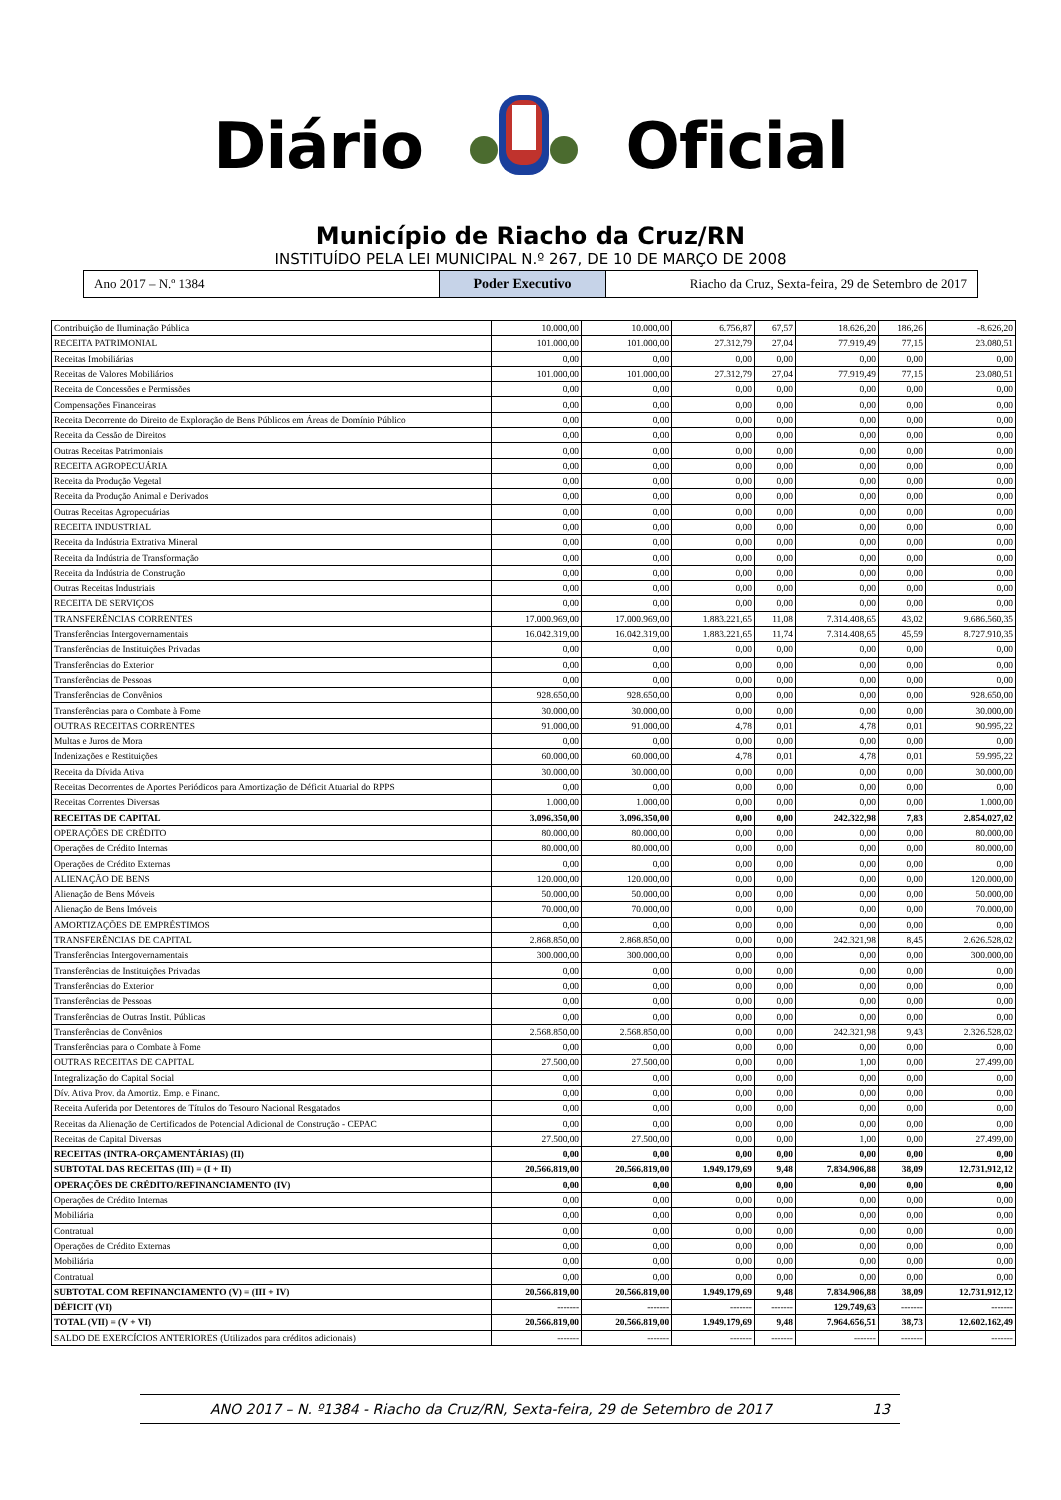Diário Oficial
Município de Riacho da Cruz/RN
INSTITUÍDO PELA LEI MUNICIPAL N.º 267, DE 10 DE MARÇO DE 2008
Ano 2017 – N.º 1384
Poder Executivo
Riacho da Cruz, Sexta-feira, 29 de Setembro de 2017
| Contribuição de Iluminação Pública | 10.000,00 | 10.000,00 | 6.756,87 | 67,57 | 18.626,20 | 186,26 | -8.626,20 |
| RECEITA PATRIMONIAL | 101.000,00 | 101.000,00 | 27.312,79 | 27,04 | 77.919,49 | 77,15 | 23.080,51 |
| Receitas Imobiliárias | 0,00 | 0,00 | 0,00 | 0,00 | 0,00 | 0,00 | 0,00 |
| Receitas de Valores Mobiliários | 101.000,00 | 101.000,00 | 27.312,79 | 27,04 | 77.919,49 | 77,15 | 23.080,51 |
| Receita de Concessões e Permissões | 0,00 | 0,00 | 0,00 | 0,00 | 0,00 | 0,00 | 0,00 |
| Compensações Financeiras | 0,00 | 0,00 | 0,00 | 0,00 | 0,00 | 0,00 | 0,00 |
| Receita Decorrente do Direito de Exploração de Bens Públicos em Áreas de Domínio Público | 0,00 | 0,00 | 0,00 | 0,00 | 0,00 | 0,00 | 0,00 |
| Receita da Cessão de Direitos | 0,00 | 0,00 | 0,00 | 0,00 | 0,00 | 0,00 | 0,00 |
| Outras Receitas Patrimoniais | 0,00 | 0,00 | 0,00 | 0,00 | 0,00 | 0,00 | 0,00 |
| RECEITA AGROPECUÁRIA | 0,00 | 0,00 | 0,00 | 0,00 | 0,00 | 0,00 | 0,00 |
| Receita da Produção Vegetal | 0,00 | 0,00 | 0,00 | 0,00 | 0,00 | 0,00 | 0,00 |
| Receita da Produção Animal e Derivados | 0,00 | 0,00 | 0,00 | 0,00 | 0,00 | 0,00 | 0,00 |
| Outras Receitas Agropecuárias | 0,00 | 0,00 | 0,00 | 0,00 | 0,00 | 0,00 | 0,00 |
| RECEITA INDUSTRIAL | 0,00 | 0,00 | 0,00 | 0,00 | 0,00 | 0,00 | 0,00 |
| Receita da Indústria Extrativa Mineral | 0,00 | 0,00 | 0,00 | 0,00 | 0,00 | 0,00 | 0,00 |
| Receita da Indústria de Transformação | 0,00 | 0,00 | 0,00 | 0,00 | 0,00 | 0,00 | 0,00 |
| Receita da Indústria de Construção | 0,00 | 0,00 | 0,00 | 0,00 | 0,00 | 0,00 | 0,00 |
| Outras Receitas Industriais | 0,00 | 0,00 | 0,00 | 0,00 | 0,00 | 0,00 | 0,00 |
| RECEITA DE SERVIÇOS | 0,00 | 0,00 | 0,00 | 0,00 | 0,00 | 0,00 | 0,00 |
| TRANSFERÊNCIAS CORRENTES | 17.000.969,00 | 17.000.969,00 | 1.883.221,65 | 11,08 | 7.314.408,65 | 43,02 | 9.686.560,35 |
| Transferências Intergovernamentais | 16.042.319,00 | 16.042.319,00 | 1.883.221,65 | 11,74 | 7.314.408,65 | 45,59 | 8.727.910,35 |
| Transferências de Instituições Privadas | 0,00 | 0,00 | 0,00 | 0,00 | 0,00 | 0,00 | 0,00 |
| Transferências do Exterior | 0,00 | 0,00 | 0,00 | 0,00 | 0,00 | 0,00 | 0,00 |
| Transferências de Pessoas | 0,00 | 0,00 | 0,00 | 0,00 | 0,00 | 0,00 | 0,00 |
| Transferências de Convênios | 928.650,00 | 928.650,00 | 0,00 | 0,00 | 0,00 | 0,00 | 928.650,00 |
| Transferências para o Combate à Fome | 30.000,00 | 30.000,00 | 0,00 | 0,00 | 0,00 | 0,00 | 30.000,00 |
| OUTRAS RECEITAS CORRENTES | 91.000,00 | 91.000,00 | 4,78 | 0,01 | 4,78 | 0,01 | 90.995,22 |
| Multas e Juros de Mora | 0,00 | 0,00 | 0,00 | 0,00 | 0,00 | 0,00 | 0,00 |
| Indenizações e Restituições | 60.000,00 | 60.000,00 | 4,78 | 0,01 | 4,78 | 0,01 | 59.995,22 |
| Receita da Dívida Ativa | 30.000,00 | 30.000,00 | 0,00 | 0,00 | 0,00 | 0,00 | 30.000,00 |
| Receitas Decorrentes de Aportes Periódicos para Amortização de Déficit Atuarial do RPPS | 0,00 | 0,00 | 0,00 | 0,00 | 0,00 | 0,00 | 0,00 |
| Receitas Correntes Diversas | 1.000,00 | 1.000,00 | 0,00 | 0,00 | 0,00 | 0,00 | 1.000,00 |
| RECEITAS DE CAPITAL | 3.096.350,00 | 3.096.350,00 | 0,00 | 0,00 | 242.322,98 | 7,83 | 2.854.027,02 |
| OPERAÇÕES DE CRÉDITO | 80.000,00 | 80.000,00 | 0,00 | 0,00 | 0,00 | 0,00 | 80.000,00 |
| Operações de Crédito Internas | 80.000,00 | 80.000,00 | 0,00 | 0,00 | 0,00 | 0,00 | 80.000,00 |
| Operações de Crédito Externas | 0,00 | 0,00 | 0,00 | 0,00 | 0,00 | 0,00 | 0,00 |
| ALIENAÇÃO DE BENS | 120.000,00 | 120.000,00 | 0,00 | 0,00 | 0,00 | 0,00 | 120.000,00 |
| Alienação de Bens Móveis | 50.000,00 | 50.000,00 | 0,00 | 0,00 | 0,00 | 0,00 | 50.000,00 |
| Alienação de Bens Imóveis | 70.000,00 | 70.000,00 | 0,00 | 0,00 | 0,00 | 0,00 | 70.000,00 |
| AMORTIZAÇÕES DE EMPRÉSTIMOS | 0,00 | 0,00 | 0,00 | 0,00 | 0,00 | 0,00 | 0,00 |
| TRANSFERÊNCIAS DE CAPITAL | 2.868.850,00 | 2.868.850,00 | 0,00 | 0,00 | 242.321,98 | 8,45 | 2.626.528,02 |
| Transferências Intergovernamentais | 300.000,00 | 300.000,00 | 0,00 | 0,00 | 0,00 | 0,00 | 300.000,00 |
| Transferências de Instituições Privadas | 0,00 | 0,00 | 0,00 | 0,00 | 0,00 | 0,00 | 0,00 |
| Transferências do Exterior | 0,00 | 0,00 | 0,00 | 0,00 | 0,00 | 0,00 | 0,00 |
| Transferências de Pessoas | 0,00 | 0,00 | 0,00 | 0,00 | 0,00 | 0,00 | 0,00 |
| Transferências de Outras Instit. Públicas | 0,00 | 0,00 | 0,00 | 0,00 | 0,00 | 0,00 | 0,00 |
| Transferências de Convênios | 2.568.850,00 | 2.568.850,00 | 0,00 | 0,00 | 242.321,98 | 9,43 | 2.326.528,02 |
| Transferências para o Combate à Fome | 0,00 | 0,00 | 0,00 | 0,00 | 0,00 | 0,00 | 0,00 |
| OUTRAS RECEITAS DE CAPITAL | 27.500,00 | 27.500,00 | 0,00 | 0,00 | 1,00 | 0,00 | 27.499,00 |
| Integralização do Capital Social | 0,00 | 0,00 | 0,00 | 0,00 | 0,00 | 0,00 | 0,00 |
| Dív. Ativa Prov. da Amortiz. Emp. e Financ. | 0,00 | 0,00 | 0,00 | 0,00 | 0,00 | 0,00 | 0,00 |
| Receita Auferida por Detentores de Títulos do Tesouro Nacional Resgatados | 0,00 | 0,00 | 0,00 | 0,00 | 0,00 | 0,00 | 0,00 |
| Receitas da Alienação de Certificados de Potencial Adicional de Construção - CEPAC | 0,00 | 0,00 | 0,00 | 0,00 | 0,00 | 0,00 | 0,00 |
| Receitas de Capital Diversas | 27.500,00 | 27.500,00 | 0,00 | 0,00 | 1,00 | 0,00 | 27.499,00 |
| RECEITAS (INTRA-ORÇAMENTÁRIAS) (II) | 0,00 | 0,00 | 0,00 | 0,00 | 0,00 | 0,00 | 0,00 |
| SUBTOTAL DAS RECEITAS (III) = (I + II) | 20.566.819,00 | 20.566.819,00 | 1.949.179,69 | 9,48 | 7.834.906,88 | 38,09 | 12.731.912,12 |
| OPERAÇÕES DE CRÉDITO/REFINANCIAMENTO (IV) | 0,00 | 0,00 | 0,00 | 0,00 | 0,00 | 0,00 | 0,00 |
| Operações de Crédito Internas | 0,00 | 0,00 | 0,00 | 0,00 | 0,00 | 0,00 | 0,00 |
| Mobiliária | 0,00 | 0,00 | 0,00 | 0,00 | 0,00 | 0,00 | 0,00 |
| Contratual | 0,00 | 0,00 | 0,00 | 0,00 | 0,00 | 0,00 | 0,00 |
| Operações de Crédito Externas | 0,00 | 0,00 | 0,00 | 0,00 | 0,00 | 0,00 | 0,00 |
| Mobiliária | 0,00 | 0,00 | 0,00 | 0,00 | 0,00 | 0,00 | 0,00 |
| Contratual | 0,00 | 0,00 | 0,00 | 0,00 | 0,00 | 0,00 | 0,00 |
| SUBTOTAL COM REFINANCIAMENTO (V) = (III + IV) | 20.566.819,00 | 20.566.819,00 | 1.949.179,69 | 9,48 | 7.834.906,88 | 38,09 | 12.731.912,12 |
| DÉFICIT (VI) | ------- | ------- | ------- | ------- | 129.749,63 | ------- | ------- |
| TOTAL (VII) = (V + VI) | 20.566.819,00 | 20.566.819,00 | 1.949.179,69 | 9,48 | 7.964.656,51 | 38,73 | 12.602.162,49 |
| SALDO DE EXERCÍCIOS ANTERIORES (Utilizados para créditos adicionais) | ------- | ------- | ------- | ------- | ------- | ------- | ------- |
ANO 2017 – N. º1384 - Riacho da Cruz/RN, Sexta-feira, 29 de Setembro de 2017 13